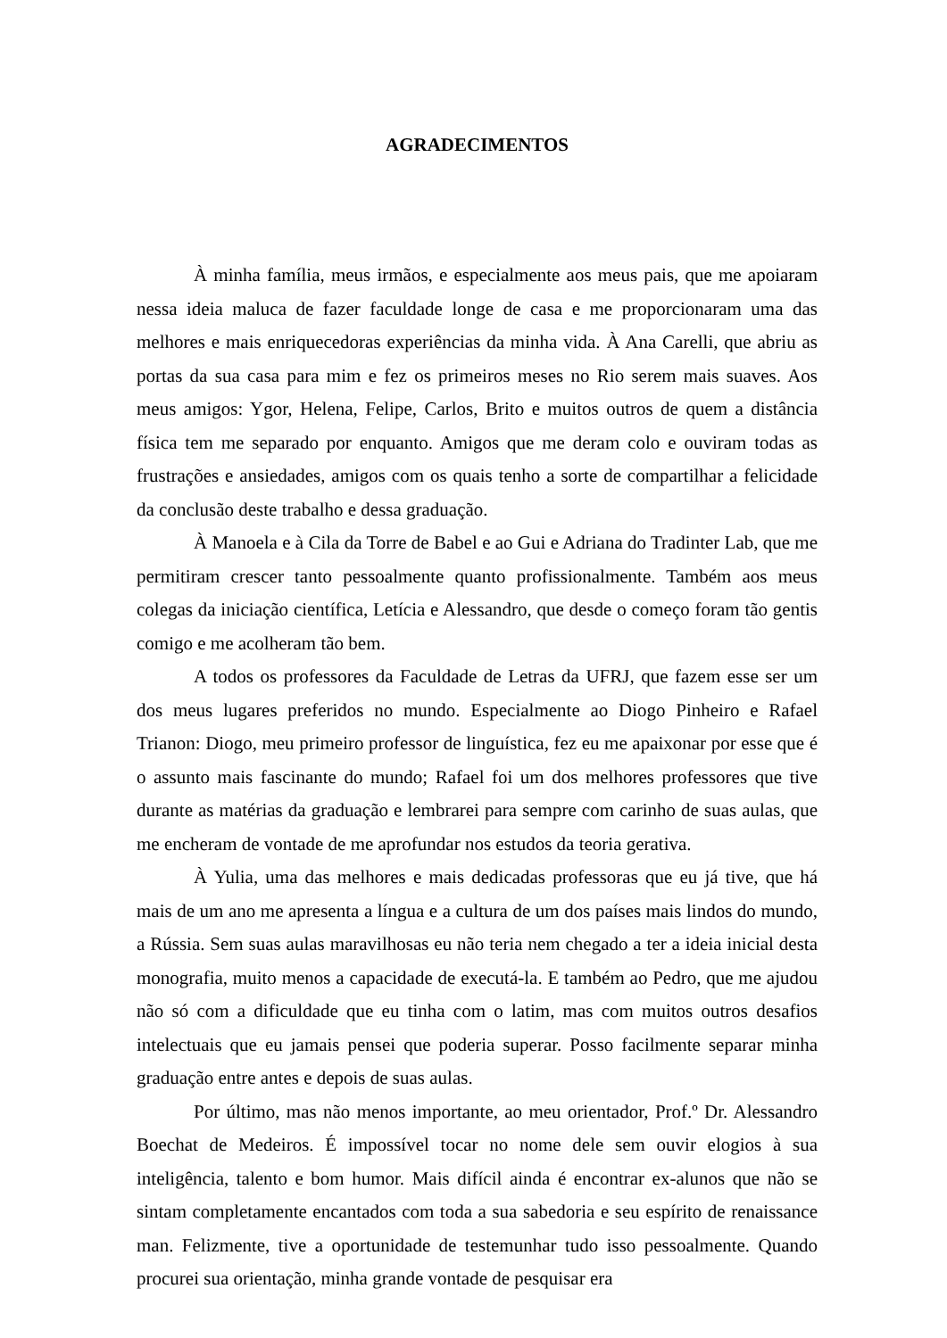AGRADECIMENTOS
À minha família, meus irmãos, e especialmente aos meus pais, que me apoiaram nessa ideia maluca de fazer faculdade longe de casa e me proporcionaram uma das melhores e mais enriquecedoras experiências da minha vida. À Ana Carelli, que abriu as portas da sua casa para mim e fez os primeiros meses no Rio serem mais suaves. Aos meus amigos: Ygor, Helena, Felipe, Carlos, Brito e muitos outros de quem a distância física tem me separado por enquanto. Amigos que me deram colo e ouviram todas as frustrações e ansiedades, amigos com os quais tenho a sorte de compartilhar a felicidade da conclusão deste trabalho e dessa graduação.
À Manoela e à Cila da Torre de Babel e ao Gui e Adriana do Tradinter Lab, que me permitiram crescer tanto pessoalmente quanto profissionalmente. Também aos meus colegas da iniciação científica, Letícia e Alessandro, que desde o começo foram tão gentis comigo e me acolheram tão bem.
A todos os professores da Faculdade de Letras da UFRJ, que fazem esse ser um dos meus lugares preferidos no mundo. Especialmente ao Diogo Pinheiro e Rafael Trianon: Diogo, meu primeiro professor de linguística, fez eu me apaixonar por esse que é o assunto mais fascinante do mundo; Rafael foi um dos melhores professores que tive durante as matérias da graduação e lembrarei para sempre com carinho de suas aulas, que me encheram de vontade de me aprofundar nos estudos da teoria gerativa.
À Yulia, uma das melhores e mais dedicadas professoras que eu já tive, que há mais de um ano me apresenta a língua e a cultura de um dos países mais lindos do mundo, a Rússia. Sem suas aulas maravilhosas eu não teria nem chegado a ter a ideia inicial desta monografia, muito menos a capacidade de executá-la. E também ao Pedro, que me ajudou não só com a dificuldade que eu tinha com o latim, mas com muitos outros desafios intelectuais que eu jamais pensei que poderia superar. Posso facilmente separar minha graduação entre antes e depois de suas aulas.
Por último, mas não menos importante, ao meu orientador, Prof.º Dr. Alessandro Boechat de Medeiros. É impossível tocar no nome dele sem ouvir elogios à sua inteligência, talento e bom humor. Mais difícil ainda é encontrar ex-alunos que não se sintam completamente encantados com toda a sua sabedoria e seu espírito de renaissance man. Felizmente, tive a oportunidade de testemunhar tudo isso pessoalmente. Quando procurei sua orientação, minha grande vontade de pesquisar era